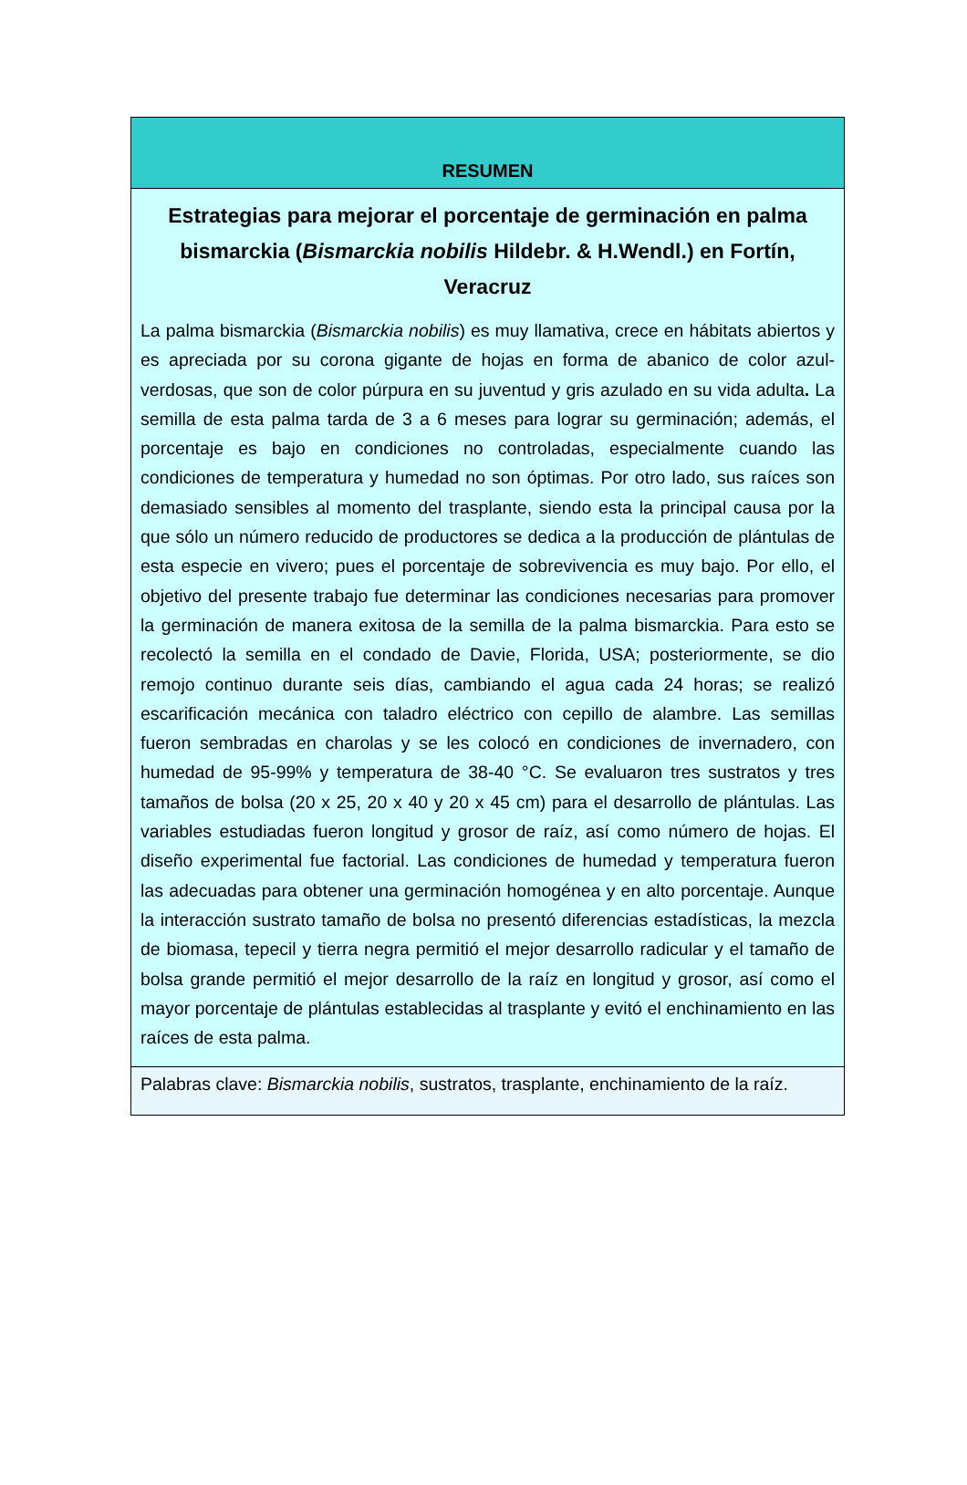RESUMEN
Estrategias para mejorar el porcentaje de germinación en palma bismarckia (Bismarckia nobilis Hildebr. & H.Wendl.) en Fortín, Veracruz
La palma bismarckia (Bismarckia nobilis) es muy llamativa, crece en hábitats abiertos y es apreciada por su corona gigante de hojas en forma de abanico de color azul-verdosas, que son de color púrpura en su juventud y gris azulado en su vida adulta. La semilla de esta palma tarda de 3 a 6 meses para lograr su germinación; además, el porcentaje es bajo en condiciones no controladas, especialmente cuando las condiciones de temperatura y humedad no son óptimas. Por otro lado, sus raíces son demasiado sensibles al momento del trasplante, siendo esta la principal causa por la que sólo un número reducido de productores se dedica a la producción de plántulas de esta especie en vivero; pues el porcentaje de sobrevivencia es muy bajo. Por ello, el objetivo del presente trabajo fue determinar las condiciones necesarias para promover la germinación de manera exitosa de la semilla de la palma bismarckia. Para esto se recolectó la semilla en el condado de Davie, Florida, USA; posteriormente, se dio remojo continuo durante seis días, cambiando el agua cada 24 horas; se realizó escarificación mecánica con taladro eléctrico con cepillo de alambre. Las semillas fueron sembradas en charolas y se les colocó en condiciones de invernadero, con humedad de 95-99% y temperatura de 38-40 °C. Se evaluaron tres sustratos y tres tamaños de bolsa (20 x 25, 20 x 40 y 20 x 45 cm) para el desarrollo de plántulas. Las variables estudiadas fueron longitud y grosor de raíz, así como número de hojas. El diseño experimental fue factorial. Las condiciones de humedad y temperatura fueron las adecuadas para obtener una germinación homogénea y en alto porcentaje. Aunque la interacción sustrato tamaño de bolsa no presentó diferencias estadísticas, la mezcla de biomasa, tepecil y tierra negra permitió el mejor desarrollo radicular y el tamaño de bolsa grande permitió el mejor desarrollo de la raíz en longitud y grosor, así como el mayor porcentaje de plántulas establecidas al trasplante y evitó el enchinamiento en las raíces de esta palma.
Palabras clave: Bismarckia nobilis, sustratos, trasplante, enchinamiento de la raíz.